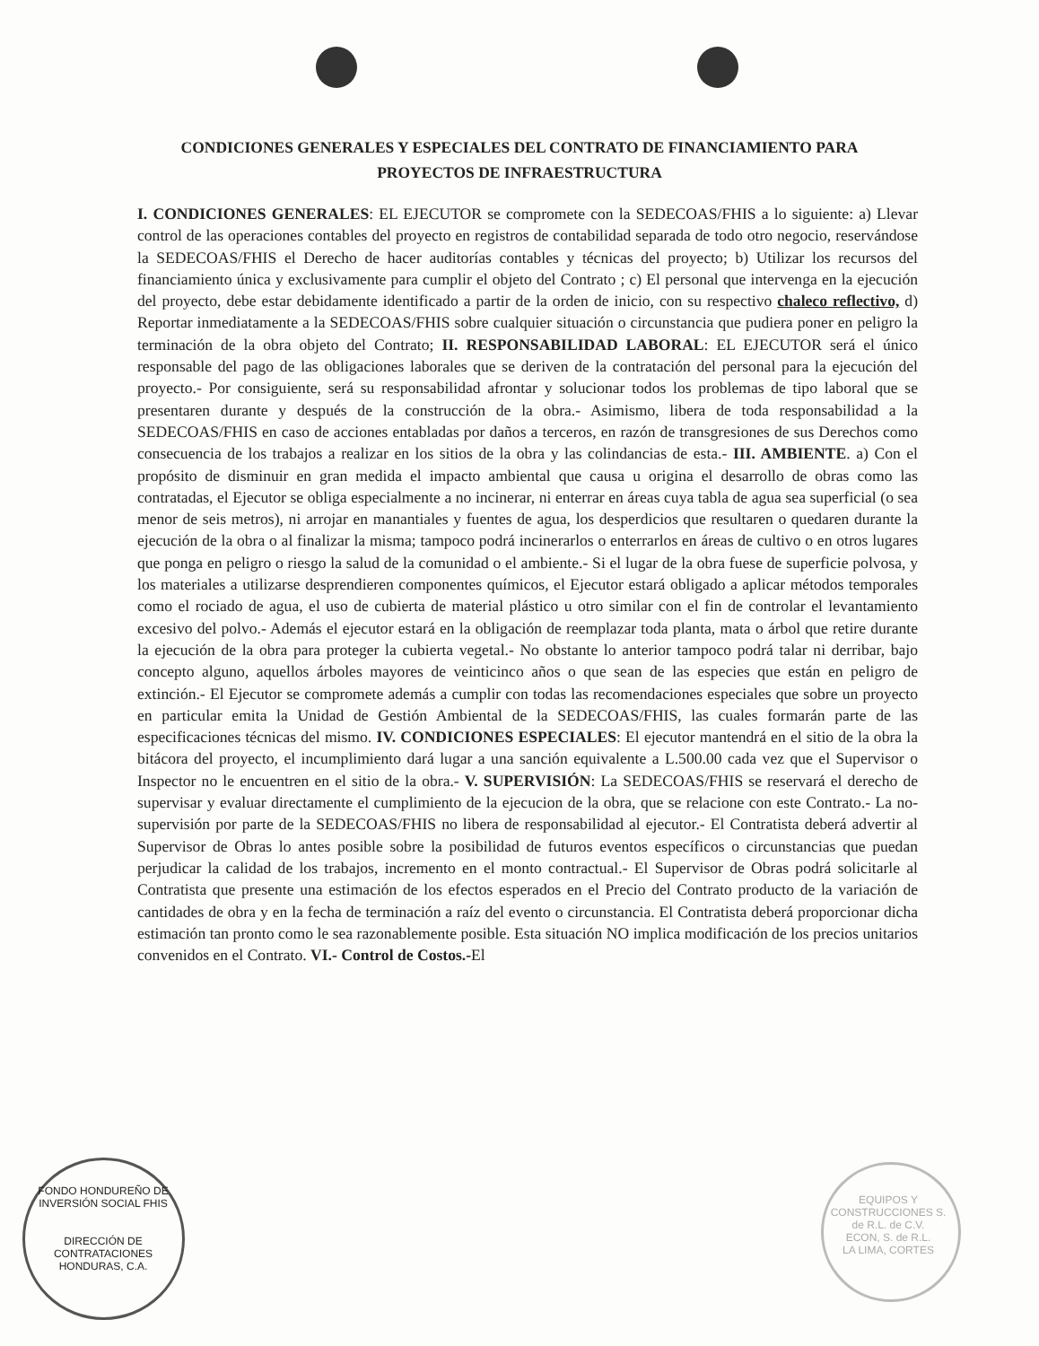CONDICIONES GENERALES Y ESPECIALES DEL CONTRATO DE FINANCIAMIENTO PARA
PROYECTOS DE INFRAESTRUCTURA
I. CONDICIONES GENERALES: EL EJECUTOR se compromete con la SEDECOAS/FHIS a lo siguiente: a) Llevar control de las operaciones contables del proyecto en registros de contabilidad separada de todo otro negocio, reservándose la SEDECOAS/FHIS el Derecho de hacer auditorías contables y técnicas del proyecto; b) Utilizar los recursos del financiamiento única y exclusivamente para cumplir el objeto del Contrato ; c) El personal que intervenga en la ejecución del proyecto, debe estar debidamente identificado a partir de la orden de inicio, con su respectivo chaleco reflectivo, d) Reportar inmediatamente a la SEDECOAS/FHIS sobre cualquier situación o circunstancia que pudiera poner en peligro la terminación de la obra objeto del Contrato; II. RESPONSABILIDAD LABORAL: EL EJECUTOR será el único responsable del pago de las obligaciones laborales que se deriven de la contratación del personal para la ejecución del proyecto.- Por consiguiente, será su responsabilidad afrontar y solucionar todos los problemas de tipo laboral que se presentaren durante y después de la construcción de la obra.- Asimismo, libera de toda responsabilidad a la SEDECOAS/FHIS en caso de acciones entabladas por daños a terceros, en razón de transgresiones de sus Derechos como consecuencia de los trabajos a realizar en los sitios de la obra y las colindancias de esta.- III. AMBIENTE. a) Con el propósito de disminuir en gran medida el impacto ambiental que causa u origina el desarrollo de obras como las contratadas, el Ejecutor se obliga especialmente a no incinerar, ni enterrar en áreas cuya tabla de agua sea superficial (o sea menor de seis metros), ni arrojar en manantiales y fuentes de agua, los desperdicios que resultaren o quedaren durante la ejecución de la obra o al finalizar la misma; tampoco podrá incinerarlos o enterrarlos en áreas de cultivo o en otros lugares que ponga en peligro o riesgo la salud de la comunidad o el ambiente.- Si el lugar de la obra fuese de superficie polvosa, y los materiales a utilizarse desprendieren componentes químicos, el Ejecutor estará obligado a aplicar métodos temporales como el rociado de agua, el uso de cubierta de material plástico u otro similar con el fin de controlar el levantamiento excesivo del polvo.- Además el ejecutor estará en la obligación de reemplazar toda planta, mata o árbol que retire durante la ejecución de la obra para proteger la cubierta vegetal.- No obstante lo anterior tampoco podrá talar ni derribar, bajo concepto alguno, aquellos árboles mayores de veinticinco años o que sean de las especies que están en peligro de extinción.- El Ejecutor se compromete además a cumplir con todas las recomendaciones especiales que sobre un proyecto en particular emita la Unidad de Gestión Ambiental de la SEDECOAS/FHIS, las cuales formarán parte de las especificaciones técnicas del mismo. IV. CONDICIONES ESPECIALES: El ejecutor mantendrá en el sitio de la obra la bitácora del proyecto, el incumplimiento dará lugar a una sanción equivalente a L.500.00 cada vez que el Supervisor o Inspector no le encuentren en el sitio de la obra.- V. SUPERVISIÓN: La SEDECOAS/FHIS se reservará el derecho de supervisar y evaluar directamente el cumplimiento de la ejecucion de la obra, que se relacione con este Contrato.- La no-supervisión por parte de la SEDECOAS/FHIS no libera de responsabilidad al ejecutor.- El Contratista deberá advertir al Supervisor de Obras lo antes posible sobre la posibilidad de futuros eventos específicos o circunstancias que puedan perjudicar la calidad de los trabajos, incremento en el monto contractual.- El Supervisor de Obras podrá solicitarle al Contratista que presente una estimación de los efectos esperados en el Precio del Contrato producto de la variación de cantidades de obra y en la fecha de terminación a raíz del evento o circunstancia. El Contratista deberá proporcionar dicha estimación tan pronto como le sea razonablemente posible. Esta situación NO implica modificación de los precios unitarios convenidos en el Contrato. VI.- Control de Costos.-El
FONDO HONDUREÑO DE INVERSIÓN SOCIAL FHIS
DIRECCIÓN DE CONTRATACIONES
HONDURAS, C.A.
EQUIPOS Y CONSTRUCCIONES S. de R.L. de C.V.
ECON, S. de R.L.
LA LIMA, CORTES